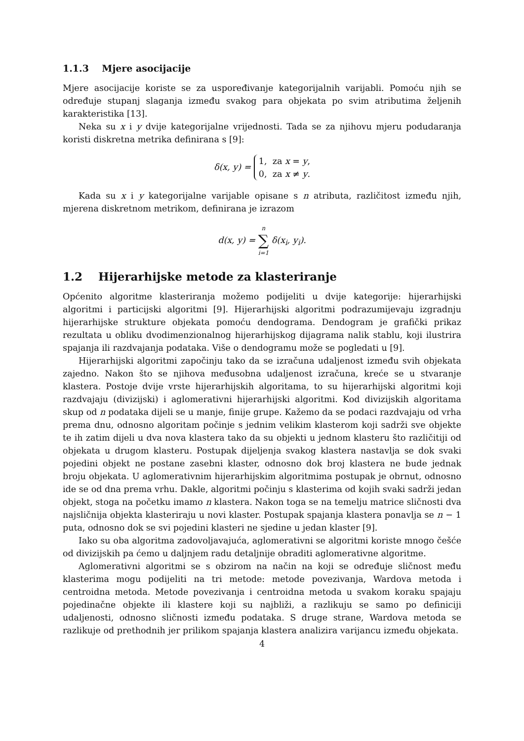1.1.3 Mjere asocijacije
Mjere asocijacije koriste se za uspoređivanje kategorijalnih varijabli. Pomoću njih se određuje stupanj slaganja između svakog para objekata po svim atributima željenih karakteristika [13].
Neka su x i y dvije kategorijalne vrijednosti. Tada se za njihovu mjeru podudaranja koristi diskretna metrika definirana s [9]:
δ(x, y) = 1, za x = y,
0, za x ≠ y.
Kada su x i y kategorijalne varijable opisane s n atributa, različitost između njih, mjerena diskretnom metrikom, definirana je izrazom
d(x, y) = n ∑ i=1 δ(x<sub>i</sub>, y<sub>i</sub>).
1.2 Hijerarhijske metode za klasteriranje
Općenito algoritme klasteriranja možemo podijeliti u dvije kategorije: hijerarhijski algoritmi i particijski algoritmi [9]. Hijerarhijski algoritmi podrazumijevaju izgradnju hijerarhijske strukture objekata pomoću dendograma. Dendogram je grafički prikaz rezultata u obliku dvodimenzionalnog hijerarhijskog dijagrama nalik stablu, koji ilustrira spajanja ili razdvajanja podataka. Više o dendogramu može se pogledati u [9].
Hijerarhijski algoritmi započinju tako da se izračuna udaljenost između svih objekata zajedno. Nakon što se njihova međusobna udaljenost izračuna, kreće se u stvaranje klastera. Postoje dvije vrste hijerarhijskih algoritama, to su hijerarhijski algoritmi koji razdvajaju (divizijski) i aglomerativni hijerarhijski algoritmi. Kod divizijskih algoritama skup od n podataka dijeli se u manje, finije grupe. Kažemo da se podaci razdvajaju od vrha prema dnu, odnosno algoritam počinje s jednim velikim klasterom koji sadrži sve objekte te ih zatim dijeli u dva nova klastera tako da su objekti u jednom klasteru što različitiji od objekata u drugom klasteru. Postupak dijeljenja svakog klastera nastavlja se dok svaki pojedini objekt ne postane zasebni klaster, odnosno dok broj klastera ne bude jednak broju objekata. U aglomerativnim hijerarhijskim algoritmima postupak je obrnut, odnosno ide se od dna prema vrhu. Dakle, algoritmi počinju s klasterima od kojih svaki sadrži jedan objekt, stoga na početku imamo n klastera. Nakon toga se na temelju matrice sličnosti dva najsličnija objekta klasteriraju u novi klaster. Postupak spajanja klastera ponavlja se n − 1 puta, odnosno dok se svi pojedini klasteri ne sjedine u jedan klaster [9].
Iako su oba algoritma zadovoljavajuća, aglomerativni se algoritmi koriste mnogo češće od divizijskih pa ćemo u daljnjem radu detaljnije obraditi aglomerativne algoritme.
Aglomerativni algoritmi se s obzirom na način na koji se određuje sličnost među klasterima mogu podijeliti na tri metode: metode povezivanja, Wardova metoda i centroidna metoda. Metode povezivanja i centroidna metoda u svakom koraku spajaju pojedinačne objekte ili klastere koji su najbliži, a razlikuju se samo po definiciji udaljenosti, odnosno sličnosti između podataka. S druge strane, Wardova metoda se razlikuje od prethodnih jer prilikom spajanja klastera analizira varijancu između objekata.
4